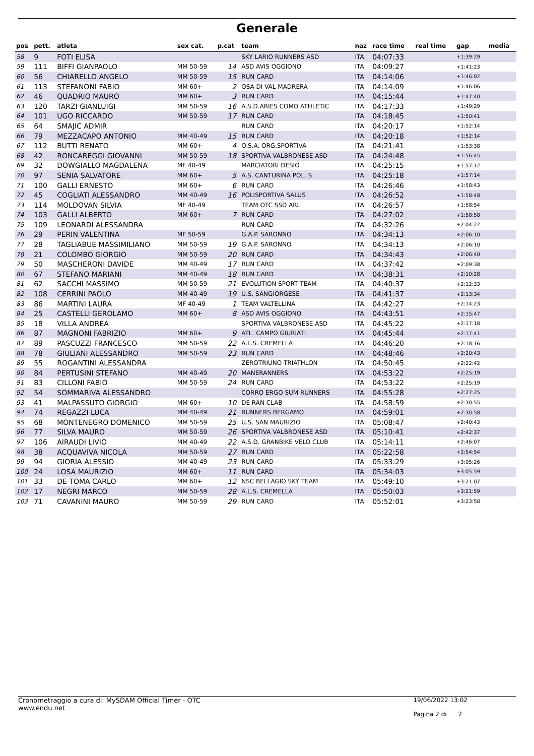Generale
| pos | pett. | atleta | sex cat. | p.cat | team | naz | race time | real time | gap | media |
| --- | --- | --- | --- | --- | --- | --- | --- | --- | --- | --- |
| 58 | 9 | FOTI ELISA | | | SKY LARIO RUNNERS ASD | ITA | 04:07:33 | | +1:39:29 | |
| 59 | 111 | BIFFI GIANPAOLO | MM 50-59 | 14 | ASD AVIS OGGIONO | ITA | 04:09:27 | | +1:41:23 | |
| 60 | 56 | CHIARELLO ANGELO | MM 50-59 | 15 | RUN CARD | ITA | 04:14:06 | | +1:46:02 | |
| 61 | 113 | STEFANONI FABIO | MM 60+ | 2 | OSA DI VAL MADRERA | ITA | 04:14:09 | | +1:46:06 | |
| 62 | 46 | QUADRIO MAURO | MM 60+ | 3 | RUN CARD | ITA | 04:15:44 | | +1:47:40 | |
| 63 | 120 | TARZI GIANLUIGI | MM 50-59 | 16 | A.S.D.ARIES COMO ATHLETIC | ITA | 04:17:33 | | +1:49:29 | |
| 64 | 101 | UGO RICCARDO | MM 50-59 | 17 | RUN CARD | ITA | 04:18:45 | | +1:50:41 | |
| 65 | 64 | SMAJIC ADMIR | | | RUN CARD | ITA | 04:20:17 | | +1:52:14 | |
| 66 | 79 | MEZZACAPO ANTONIO | MM 40-49 | 15 | RUN CARD | ITA | 04:20:18 | | +1:52:14 | |
| 67 | 112 | BUTTI RENATO | MM 60+ | 4 | O.S.A. ORG.SPORTIVA | ITA | 04:21:41 | | +1:53:38 | |
| 68 | 42 | RONCAREGGI GIOVANNI | MM 50-59 | 18 | SPORTIVA VALBRONESE ASD | ITA | 04:24:48 | | +1:56:45 | |
| 69 | 32 | DOWGIALLO MAGDALENA | MF 40-49 | | MARCIATORI DESIO | ITA | 04:25:15 | | +1:57:12 | |
| 70 | 97 | SENIA SALVATORE | MM 60+ | 5 | A.S. CANTURINA POL. S. | ITA | 04:25:18 | | +1:57:14 | |
| 71 | 100 | GALLI ERNESTO | MM 60+ | 6 | RUN CARD | ITA | 04:26:46 | | +1:58:43 | |
| 72 | 45 | COGLIATI ALESSANDRO | MM 40-49 | 16 | POLISPORTIVA SALUS | ITA | 04:26:52 | | +1:58:48 | |
| 73 | 114 | MOLDOVAN SILVIA | MF 40-49 | | TEAM OTC SSD ARL | ITA | 04:26:57 | | +1:58:54 | |
| 74 | 103 | GALLI ALBERTO | MM 60+ | 7 | RUN CARD | ITA | 04:27:02 | | +1:58:58 | |
| 75 | 109 | LEONARDI ALESSANDRA | | | RUN CARD | ITA | 04:32:26 | | +2:04:22 | |
| 76 | 29 | PERIN VALENTINA | MF 50-59 | | G.A.P. SARONNO | ITA | 04:34:13 | | +2:06:10 | |
| 77 | 28 | TAGLIABUE MASSIMILIANO | MM 50-59 | 19 | G.A.P. SARONNO | ITA | 04:34:13 | | +2:06:10 | |
| 78 | 21 | COLOMBO GIORGIO | MM 50-59 | 20 | RUN CARD | ITA | 04:34:43 | | +2:06:40 | |
| 79 | 50 | MASCHERONI DAVIDE | MM 40-49 | 17 | RUN CARD | ITA | 04:37:42 | | +2:09:38 | |
| 80 | 67 | STEFANO MARIANI | MM 40-49 | 18 | RUN CARD | ITA | 04:38:31 | | +2:10:28 | |
| 81 | 62 | SACCHI MASSIMO | MM 50-59 | 21 | EVOLUTION SPORT TEAM | ITA | 04:40:37 | | +2:12:33 | |
| 82 | 108 | CERRINI PAOLO | MM 40-49 | 19 | U.S. SANGIORGESE | ITA | 04:41:37 | | +2:13:34 | |
| 83 | 86 | MARTINI LAURA | MF 40-49 | 1 | TEAM VALTELLINA | ITA | 04:42:27 | | +2:14:23 | |
| 84 | 25 | CASTELLI GEROLAMO | MM 60+ | 8 | ASD AVIS OGGIONO | ITA | 04:43:51 | | +2:15:47 | |
| 85 | 18 | VILLA ANDREA | | | SPORTIVA VALBRONESE ASD | ITA | 04:45:22 | | +2:17:18 | |
| 86 | 87 | MAGNONI FABRIZIO | MM 60+ | 9 | ATL. CAMPO GIURIATI | ITA | 04:45:44 | | +2:17:41 | |
| 87 | 89 | PASCUZZI FRANCESCO | MM 50-59 | 22 | A.L.S. CREMELLA | ITA | 04:46:20 | | +2:18:16 | |
| 88 | 78 | GIULIANI ALESSANDRO | MM 50-59 | 23 | RUN CARD | ITA | 04:48:46 | | +2:20:43 | |
| 89 | 55 | ROGANTINI ALESSANDRA | | | ZEROTRIUNO TRIATHLON | ITA | 04:50:45 | | +2:22:42 | |
| 90 | 84 | PERTUSINI STEFANO | MM 40-49 | 20 | MANERANNERS | ITA | 04:53:22 | | +2:25:19 | |
| 91 | 83 | CILLONI FABIO | MM 50-59 | 24 | RUN CARD | ITA | 04:53:22 | | +2:25:19 | |
| 92 | 54 | SOMMARIVA ALESSANDRO | | | CORRO ERGO SUM RUNNERS | ITA | 04:55:28 | | +2:27:25 | |
| 93 | 41 | MALPASSUTO GIORGIO | MM 60+ | 10 | DE RAN CLAB | ITA | 04:58:59 | | +2:30:55 | |
| 94 | 74 | REGAZZI LUCA | MM 40-49 | 21 | RUNNERS BERGAMO | ITA | 04:59:01 | | +2:30:58 | |
| 95 | 68 | MONTENEGRO DOMENICO | MM 50-59 | 25 | U.S. SAN MAURIZIO | ITA | 05:08:47 | | +2:40:43 | |
| 96 | 77 | SILVA MAURO | MM 50-59 | 26 | SPORTIVA VALBRONESE ASD | ITA | 05:10:41 | | +2:42:37 | |
| 97 | 106 | AIRAUDI LIVIO | MM 40-49 | 22 | A.S.D. GRANBIKE VELO CLUB | ITA | 05:14:11 | | +2:46:07 | |
| 98 | 38 | ACQUAVIVA NICOLA | MM 50-59 | 27 | RUN CARD | ITA | 05:22:58 | | +2:54:54 | |
| 99 | 94 | GIORIA ALESSIO | MM 40-49 | 23 | RUN CARD | ITA | 05:33:29 | | +3:05:26 | |
| 100 | 24 | LOSA MAURIZIO | MM 60+ | 11 | RUN CARD | ITA | 05:34:03 | | +3:05:59 | |
| 101 | 33 | DE TOMA CARLO | MM 60+ | 12 | NSC BELLAGIO SKY TEAM | ITA | 05:49:10 | | +3:21:07 | |
| 102 | 17 | NEGRI MARCO | MM 50-59 | 28 | A.L.S. CREMELLA | ITA | 05:50:03 | | +3:21:59 | |
| 103 | 71 | CAVANINI MAURO | MM 50-59 | 29 | RUN CARD | ITA | 05:52:01 | | +3:23:58 | |
Cronometraggio a cura di: MySDAM Official Timer - OTC
www.endu.net
19/06/2022 13:02
Pagina 2 di 2